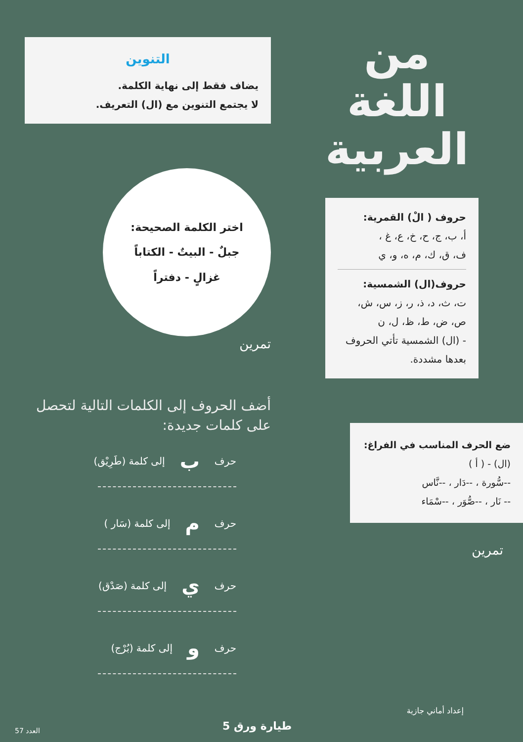من
اللغة
العربية
حروف ( الْ) القمرية:
أ، ب، ج، ح، خ، ع، غ ،
ف، ق، ك، م، ه، و، ي
حروف(ال) الشمسية:
ت، ث، د، ذ، ر، ز، س، ش،
ص، ض، ط، ظ، ل، ن
- (ال) الشمسية تأتي الحروف بعدها مشددة.
ضع الحرف المناسب في الفراغ:
(ال) - ( أ )
--سُّورة ، --دَار ، --نَّاس
-- نَار ، --صُّوَر ، --سْمَاء
تمرين
إعداد أماني جازية
التنوين
يضاف فقط إلى نهاية الكلمة.
لا يجتمع التنوين مع (ال) التعريف.
اختر الكلمة الصحيحة:
جبلٌ - البيتٌ - الكتاباً
غزالٍ - دفتراً
تمرين
أضف الحروف إلى الكلمات التالية لتحصل على كلمات جديدة:
حرف ب إلى كلمة (طَرِيْق)
حرف م إلى كلمة (سَار )
حرف ي إلى كلمة (صَدْق)
حرف و إلى كلمة (بُرْج)
طيارة ورق 5
العدد 57